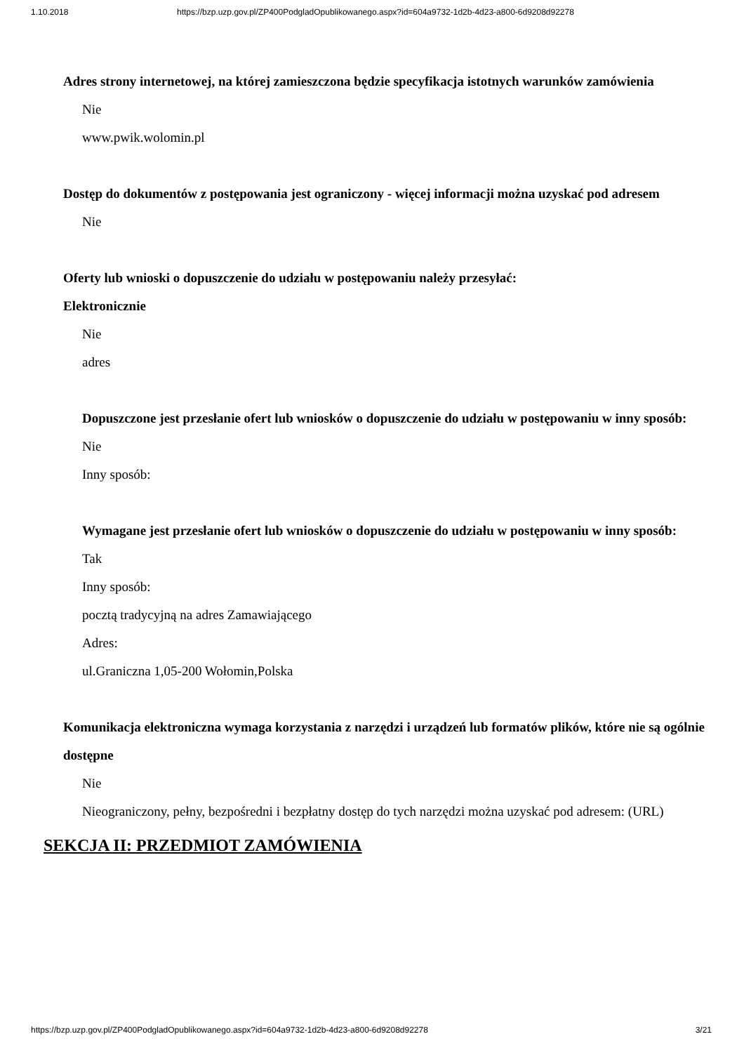1.10.2018 https://bzp.uzp.gov.pl/ZP400PodgladOpublikowanego.aspx?id=604a9732-1d2b-4d23-a800-6d9208d92278
Adres strony internetowej, na której zamieszczona będzie specyfikacja istotnych warunków zamówienia
Nie
www.pwik.wolomin.pl
Dostęp do dokumentów z postępowania jest ograniczony - więcej informacji można uzyskać pod adresem
Nie
Oferty lub wnioski o dopuszczenie do udziału w postępowaniu należy przesyłać:
Elektronicznie
Nie
adres
Dopuszczone jest przesłanie ofert lub wniosków o dopuszczenie do udziału w postępowaniu w inny sposób:
Nie
Inny sposób:
Wymagane jest przesłanie ofert lub wniosków o dopuszczenie do udziału w postępowaniu w inny sposób:
Tak
Inny sposób:
pocztą tradycyjną na adres Zamawiającego
Adres:
ul.Graniczna 1,05-200 Wołomin,Polska
Komunikacja elektroniczna wymaga korzystania z narzędzi i urządzeń lub formatów plików, które nie są ogólnie dostępne
Nie
Nieograniczony, pełny, bezpośredni i bezpłatny dostęp do tych narzędzi można uzyskać pod adresem: (URL)
SEKCJA II: PRZEDMIOT ZAMÓWIENIA
https://bzp.uzp.gov.pl/ZP400PodgladOpublikowanego.aspx?id=604a9732-1d2b-4d23-a800-6d9208d92278 3/21